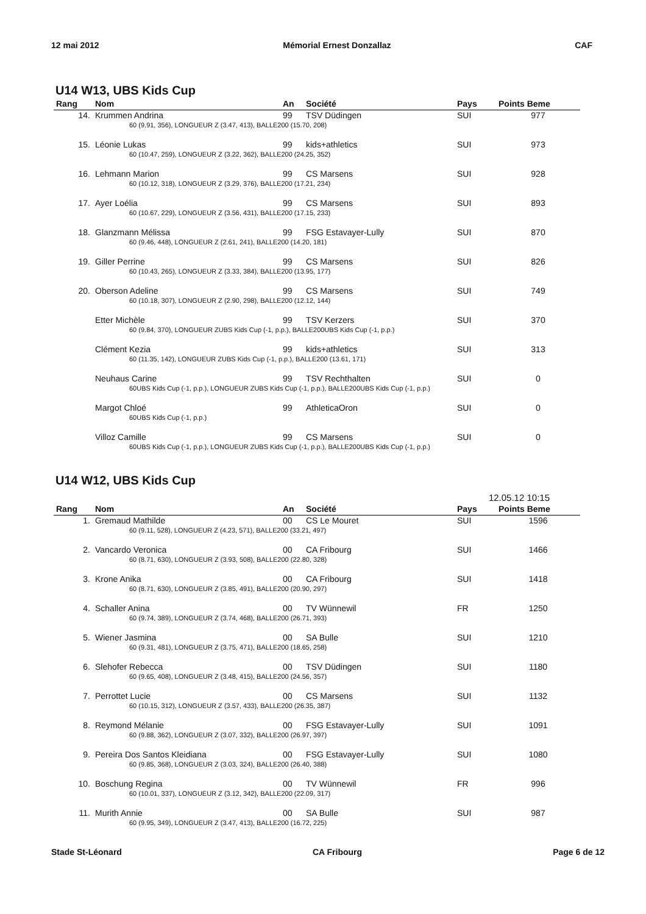12 mai 2012 Mémorial Ernest Donzallaz CAF
U14 W13, UBS Kids Cup
| Rang | Nom | An | Société | Pays | Points Beme |
| --- | --- | --- | --- | --- | --- |
| 14. | Krummen Andrina | 99 | TSV Düdingen | SUI | 977 |
| | 60 (9.91, 356), LONGUEUR Z (3.47, 413), BALLE200 (15.70, 208) | | | | |
| 15. | Léonie Lukas | 99 | kids+athletics | SUI | 973 |
| | 60 (10.47, 259), LONGUEUR Z (3.22, 362), BALLE200 (24.25, 352) | | | | |
| 16. | Lehmann Marion | 99 | CS Marsens | SUI | 928 |
| | 60 (10.12, 318), LONGUEUR Z (3.29, 376), BALLE200 (17.21, 234) | | | | |
| 17. | Ayer Loélia | 99 | CS Marsens | SUI | 893 |
| | 60 (10.67, 229), LONGUEUR Z (3.56, 431), BALLE200 (17.15, 233) | | | | |
| 18. | Glanzmann Mélissa | 99 | FSG Estavayer-Lully | SUI | 870 |
| | 60 (9.46, 448), LONGUEUR Z (2.61, 241), BALLE200 (14.20, 181) | | | | |
| 19. | Giller Perrine | 99 | CS Marsens | SUI | 826 |
| | 60 (10.43, 265), LONGUEUR Z (3.33, 384), BALLE200 (13.95, 177) | | | | |
| 20. | Oberson Adeline | 99 | CS Marsens | SUI | 749 |
| | 60 (10.18, 307), LONGUEUR Z (2.90, 298), BALLE200 (12.12, 144) | | | | |
| | Etter Michèle | 99 | TSV Kerzers | SUI | 370 |
| | 60 (9.84, 370), LONGUEUR ZUBS Kids Cup (-1, p.p.), BALLE200UBS Kids Cup (-1, p.p.) | | | | |
| | Clément Kezia | 99 | kids+athletics | SUI | 313 |
| | 60 (11.35, 142), LONGUEUR ZUBS Kids Cup (-1, p.p.), BALLE200 (13.61, 171) | | | | |
| | Neuhaus Carine | 99 | TSV Rechthalten | SUI | 0 |
| | 60UBS Kids Cup (-1, p.p.), LONGUEUR ZUBS Kids Cup (-1, p.p.), BALLE200UBS Kids Cup (-1, p.p.) | | | | |
| | Margot Chloé | 99 | AthleticaOron | SUI | 0 |
| | 60UBS Kids Cup (-1, p.p.) | | | | |
| | Villoz Camille | 99 | CS Marsens | SUI | 0 |
| | 60UBS Kids Cup (-1, p.p.), LONGUEUR ZUBS Kids Cup (-1, p.p.), BALLE200UBS Kids Cup (-1, p.p.) | | | | |
U14 W12, UBS Kids Cup
12.05.12 10:15
| Rang | Nom | An | Société | Pays | Points Beme |
| --- | --- | --- | --- | --- | --- |
| 1. | Gremaud Mathilde | 00 | CS Le Mouret | SUI | 1596 |
| | 60 (9.11, 528), LONGUEUR Z (4.23, 571), BALLE200 (33.21, 497) | | | | |
| 2. | Vancardo Veronica | 00 | CA Fribourg | SUI | 1466 |
| | 60 (8.71, 630), LONGUEUR Z (3.93, 508), BALLE200 (22.80, 328) | | | | |
| 3. | Krone Anika | 00 | CA Fribourg | SUI | 1418 |
| | 60 (8.71, 630), LONGUEUR Z (3.85, 491), BALLE200 (20.90, 297) | | | | |
| 4. | Schaller Anina | 00 | TV Wünnewil | FR | 1250 |
| | 60 (9.74, 389), LONGUEUR Z (3.74, 468), BALLE200 (26.71, 393) | | | | |
| 5. | Wiener Jasmina | 00 | SA Bulle | SUI | 1210 |
| | 60 (9.31, 481), LONGUEUR Z (3.75, 471), BALLE200 (18.65, 258) | | | | |
| 6. | Slehofer Rebecca | 00 | TSV Düdingen | SUI | 1180 |
| | 60 (9.65, 408), LONGUEUR Z (3.48, 415), BALLE200 (24.56, 357) | | | | |
| 7. | Perrottet Lucie | 00 | CS Marsens | SUI | 1132 |
| | 60 (10.15, 312), LONGUEUR Z (3.57, 433), BALLE200 (26.35, 387) | | | | |
| 8. | Reymond Mélanie | 00 | FSG Estavayer-Lully | SUI | 1091 |
| | 60 (9.88, 362), LONGUEUR Z (3.07, 332), BALLE200 (26.97, 397) | | | | |
| 9. | Pereira Dos Santos Kleidiana | 00 | FSG Estavayer-Lully | SUI | 1080 |
| | 60 (9.85, 368), LONGUEUR Z (3.03, 324), BALLE200 (26.40, 388) | | | | |
| 10. | Boschung Regina | 00 | TV Wünnewil | FR | 996 |
| | 60 (10.01, 337), LONGUEUR Z (3.12, 342), BALLE200 (22.09, 317) | | | | |
| 11. | Murith Annie | 00 | SA Bulle | SUI | 987 |
| | 60 (9.95, 349), LONGUEUR Z (3.47, 413), BALLE200 (16.72, 225) | | | | |
Stade St-Léonard CA Fribourg Page 6 de 12